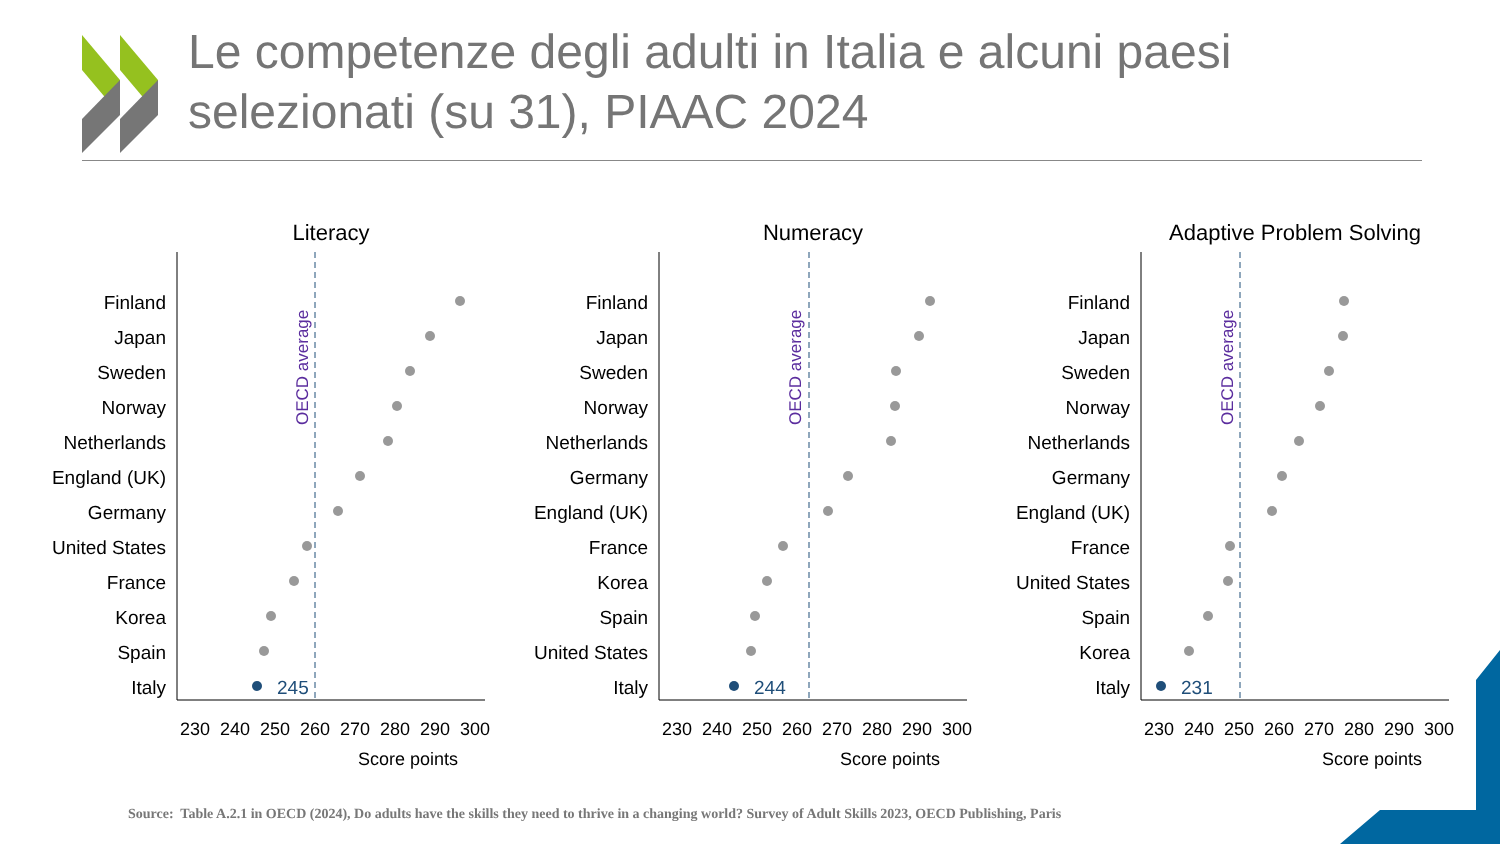Le competenze degli adulti in Italia e alcuni paesi
selezionati (su 31), PIAAC 2024
Literacy
Numeracy
Adaptive Problem Solving
Finland
Japan
Sweden
Norway
Netherlands
England (UK)
Germany
United States
France
Korea
Spain
Italy
Finland
Japan
Sweden
Norway
Netherlands
Germany
England (UK)
France
Korea
Spain
United States
Italy
Finland
Japan
Sweden
Norway
Netherlands
Germany
England (UK)
France
United States
Spain
Korea
Italy
OECD average
OECD average
OECD average
245
244
231
230
240
250
260
270
280
290
300
230
240
250
260
270
280
290
300
230
240
250
260
270
280
290
300
Score points
Score points
Score points
Source: Table A.2.1 in OECD (2024), Do adults have the skills they need to thrive in a changing world? Survey of Adult Skills 2023, OECD Publishing, Paris